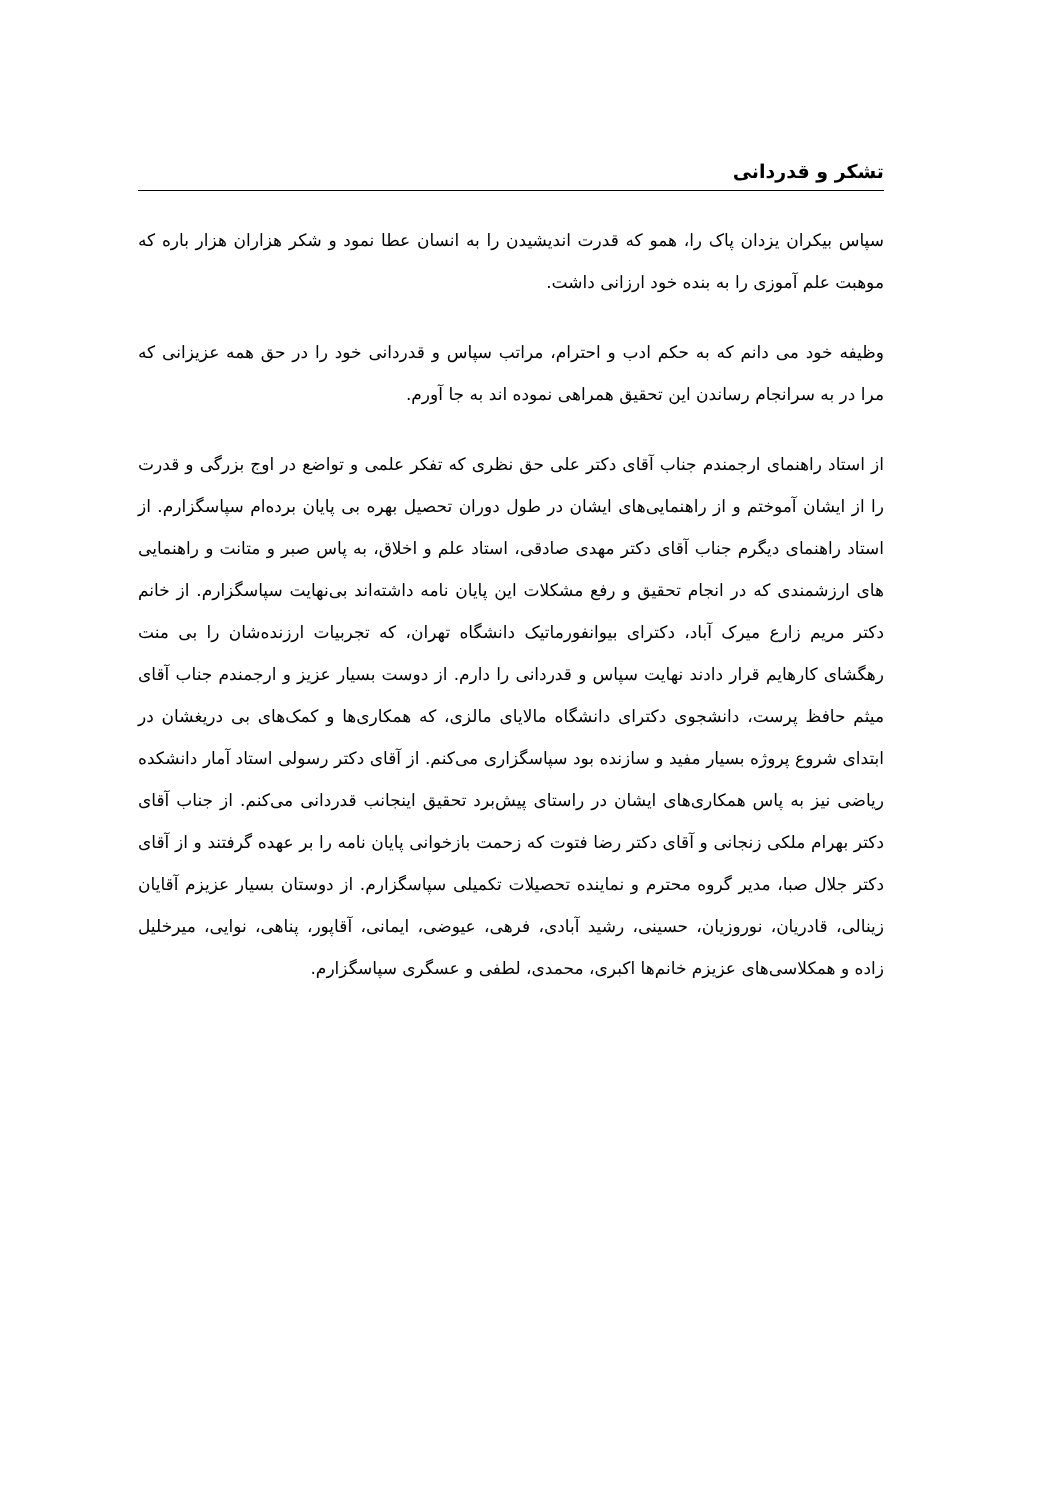تشکر و قدردانی
سپاس بیکران یزدان پاک را، همو که قدرت اندیشیدن را به انسان عطا نمود و شکر هزاران هزار باره که موهبت علم آموزی را به بنده خود ارزانی داشت.
وظیفه خود می دانم که به حکم ادب و احترام، مراتب سپاس و قدردانی خود را در حق همه عزیزانی که مرا در به سرانجام رساندن این تحقیق همراهی نموده اند به جا آورم.
از استاد راهنمای ارجمندم جناب آقای دکتر علی حق نظری که تفکر علمی و تواضع در اوج بزرگی و قدرت را از ایشان آموختم و از راهنمایی‌های ایشان در طول دوران تحصیل بهره بی پایان برده‌ام سپاسگزارم. از استاد راهنمای دیگرم جناب آقای دکتر مهدی صادقی، استاد علم و اخلاق، به پاس صبر و متانت و راهنمایی های ارزشمندی که در انجام تحقیق و رفع مشکلات این پایان نامه داشته‌اند بی‌نهایت سپاسگزارم. از خانم دکتر مریم زارع میرک آباد، دکترای بیوانفورماتیک دانشگاه تهران، که تجربیات ارزنده‌شان را بی منت رهگشای کارهایم قرار دادند نهایت سپاس و قدردانی را دارم. از دوست بسیار عزیز و ارجمندم جناب آقای میثم حافظ پرست، دانشجوی دکترای دانشگاه مالایای مالزی، که همکاری‌ها و کمک‌های بی دریغشان در ابتدای شروع پروژه بسیار مفید و سازنده بود سپاسگزاری می‌کنم. از آقای دکتر رسولی استاد آمار دانشکده ریاضی نیز به پاس همکاری‌های ایشان در راستای پیش‌برد تحقیق اینجانب قدردانی می‌کنم. از جناب آقای دکتر بهرام ملکی زنجانی و آقای دکتر رضا فتوت که زحمت بازخوانی پایان نامه را بر عهده گرفتند و از آقای دکتر جلال صبا، مدیر گروه محترم و نماینده تحصیلات تکمیلی سپاسگزارم. از دوستان بسیار عزیزم آقایان زینالی، قادریان، نوروزیان، حسینی، رشید آبادی، فرهی، عیوضی، ایمانی، آقاپور، پناهی، نوایی، میرخلیل زاده و همکلاسی‌های عزیزم خانم‌ها اکبری، محمدی، لطفی و عسگری سپاسگزارم.